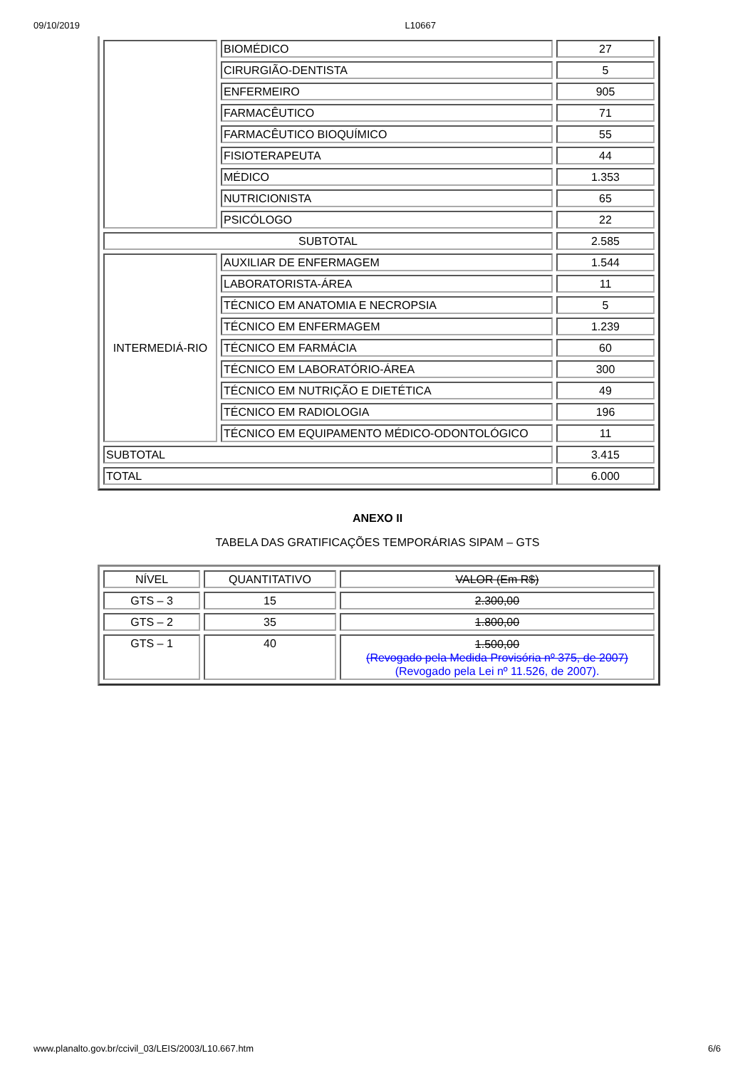09/10/2019 L10667
| | BIOMÉDICO | 27 |
| | CIRURGIÃO-DENTISTA | 5 |
| | ENFERMEIRO | 905 |
| | FARMACÊUTICO | 71 |
| | FARMACÊUTICO BIOQUÍMICO | 55 |
| | FISIOTERAPEUTA | 44 |
| | MÉDICO | 1.353 |
| | NUTRICIONISTA | 65 |
| | PSICÓLOGO | 22 |
| SUBTOTAL | | 2.585 |
| INTERMEDIÁ-RIO | AUXILIAR DE ENFERMAGEM | 1.544 |
| | LABORATORISTA-ÁREA | 11 |
| | TÉCNICO EM ANATOMIA E NECROPSIA | 5 |
| | TÉCNICO EM ENFERMAGEM | 1.239 |
| | TÉCNICO EM FARMÁCIA | 60 |
| | TÉCNICO EM LABORATÓRIO-ÁREA | 300 |
| | TÉCNICO EM NUTRIÇÃO E DIETÉTICA | 49 |
| | TÉCNICO EM RADIOLOGIA | 196 |
| | TÉCNICO EM EQUIPAMENTO MÉDICO-ODONTOLÓGICO | 11 |
| SUBTOTAL | | 3.415 |
| TOTAL | | 6.000 |
ANEXO II
TABELA DAS GRATIFICAÇÕES TEMPORÁRIAS SIPAM – GTS
| NÍVEL | QUANTITATIVO | VALOR (Em R$) |
| GTS – 3 | 15 | 2.300,00 |
| GTS – 2 | 35 | 1.800,00 |
| GTS – 1 | 40 | 1.500,00 (Revogado pela Medida Provisória nº 375, de 2007) (Revogado pela Lei nº 11.526, de 2007). |
www.planalto.gov.br/ccivil_03/LEIS/2003/L10.667.htm 6/6